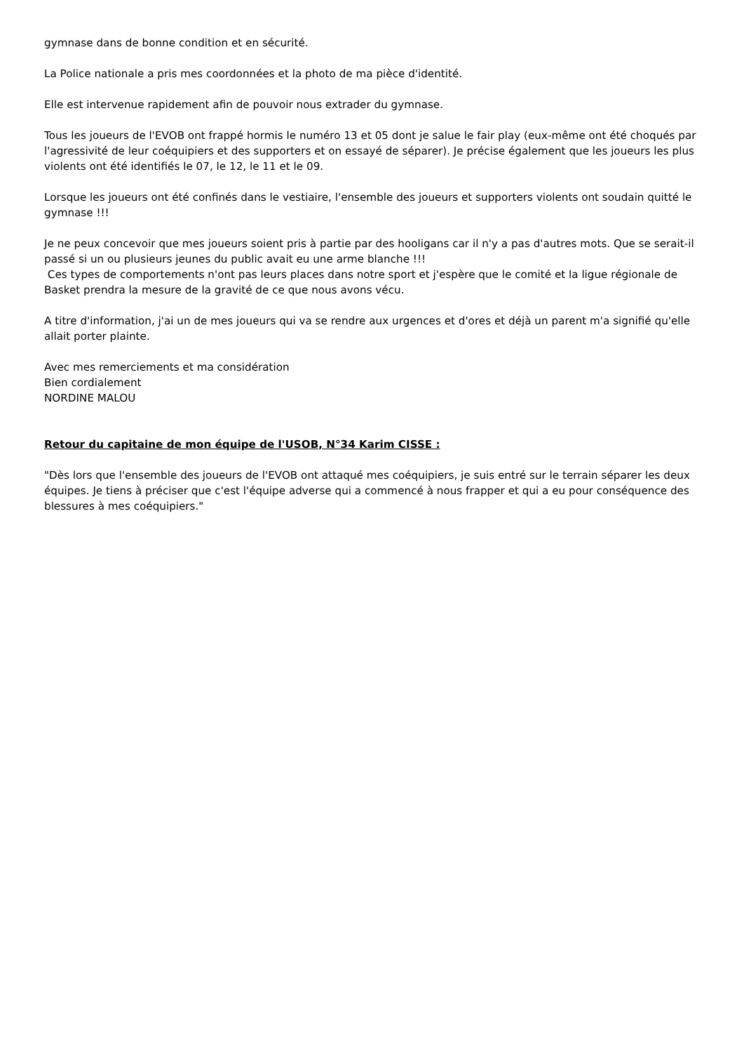gymnase dans de bonne condition et en sécurité.
La Police nationale a pris mes coordonnées et la photo de ma pièce d'identité.
Elle est intervenue rapidement afin de pouvoir nous extrader du gymnase.
Tous les joueurs de l'EVOB ont frappé hormis le numéro 13 et 05 dont je salue le fair play (eux-même ont été choqués par l'agressivité de leur coéquipiers et des supporters et on essayé de séparer). Je précise également que les joueurs les plus violents ont été identifiés le 07, le 12, le 11 et le 09.
Lorsque les joueurs ont été confinés dans le vestiaire, l'ensemble des joueurs et supporters violents ont soudain quitté le gymnase !!!
Je ne peux concevoir que mes joueurs soient pris à partie par des hooligans car il n'y a pas d'autres mots. Que se serait-il passé si un ou plusieurs jeunes du public avait eu une arme blanche !!!
Ces types de comportements n'ont pas leurs places dans notre sport et j'espère que le comité et la ligue régionale de Basket prendra la mesure de la gravité de ce que nous avons vécu.
A titre d'information, j'ai un de mes joueurs qui va se rendre aux urgences et d'ores et déjà un parent m'a signifié qu'elle allait porter plainte.
Avec mes remerciements et ma considération
Bien cordialement
NORDINE MALOU
Retour du capitaine de mon équipe de l'USOB, N°34 Karim CISSE :
"Dès lors que l'ensemble des joueurs de l'EVOB ont attaqué mes coéquipiers, je suis entré sur le terrain séparer les deux équipes. Je tiens à préciser que c'est l'équipe adverse qui a commencé à nous frapper et qui a eu pour conséquence des blessures à mes coéquipiers."